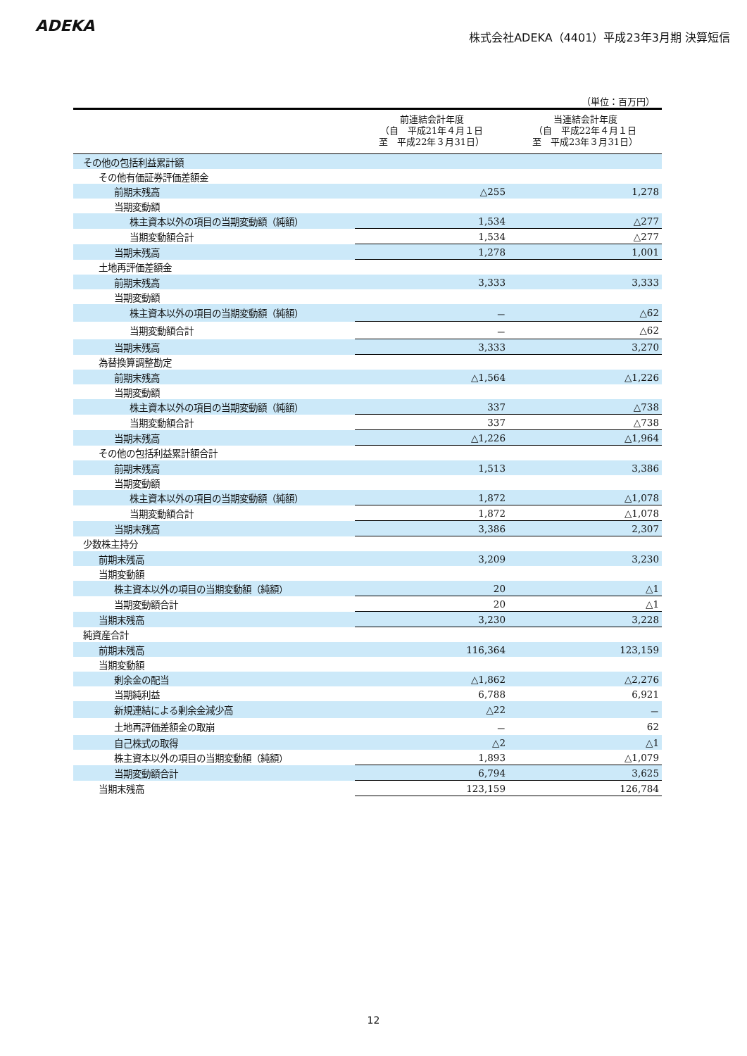ADEKA
株式会社ADEKA（4401）平成23年3月期 決算短信
（単位：百万円）
| | 前連結会計年度 （自 平成21年４月１日 至 平成22年３月31日） | 当連結会計年度 （自 平成22年４月１日 至 平成23年３月31日） |
| --- | --- | --- |
| その他の包括利益累計額 | | |
| その他有価証券評価差額金 | | |
| 前期末残高 | △255 | 1,278 |
| 当期変動額 | | |
| 株主資本以外の項目の当期変動額（純額） | 1,534 | △277 |
| 当期変動額合計 | 1,534 | △277 |
| 当期末残高 | 1,278 | 1,001 |
| 土地再評価差額金 | | |
| 前期末残高 | 3,333 | 3,333 |
| 当期変動額 | | |
| 株主資本以外の項目の当期変動額（純額） | － | △62 |
| 当期変動額合計 | － | △62 |
| 当期末残高 | 3,333 | 3,270 |
| 為替換算調整勘定 | | |
| 前期末残高 | △1,564 | △1,226 |
| 当期変動額 | | |
| 株主資本以外の項目の当期変動額（純額） | 337 | △738 |
| 当期変動額合計 | 337 | △738 |
| 当期末残高 | △1,226 | △1,964 |
| その他の包括利益累計額合計 | | |
| 前期末残高 | 1,513 | 3,386 |
| 当期変動額 | | |
| 株主資本以外の項目の当期変動額（純額） | 1,872 | △1,078 |
| 当期変動額合計 | 1,872 | △1,078 |
| 当期末残高 | 3,386 | 2,307 |
| 少数株主持分 | | |
| 前期末残高 | 3,209 | 3,230 |
| 当期変動額 | | |
| 株主資本以外の項目の当期変動額（純額） | 20 | △1 |
| 当期変動額合計 | 20 | △1 |
| 当期末残高 | 3,230 | 3,228 |
| 純資産合計 | | |
| 前期末残高 | 116,364 | 123,159 |
| 当期変動額 | | |
| 剰余金の配当 | △1,862 | △2,276 |
| 当期純利益 | 6,788 | 6,921 |
| 新規連結による剰余金減少高 | △22 | － |
| 土地再評価差額金の取崩 | － | 62 |
| 自己株式の取得 | △2 | △1 |
| 株主資本以外の項目の当期変動額（純額） | 1,893 | △1,079 |
| 当期変動額合計 | 6,794 | 3,625 |
| 当期末残高 | 123,159 | 126,784 |
12